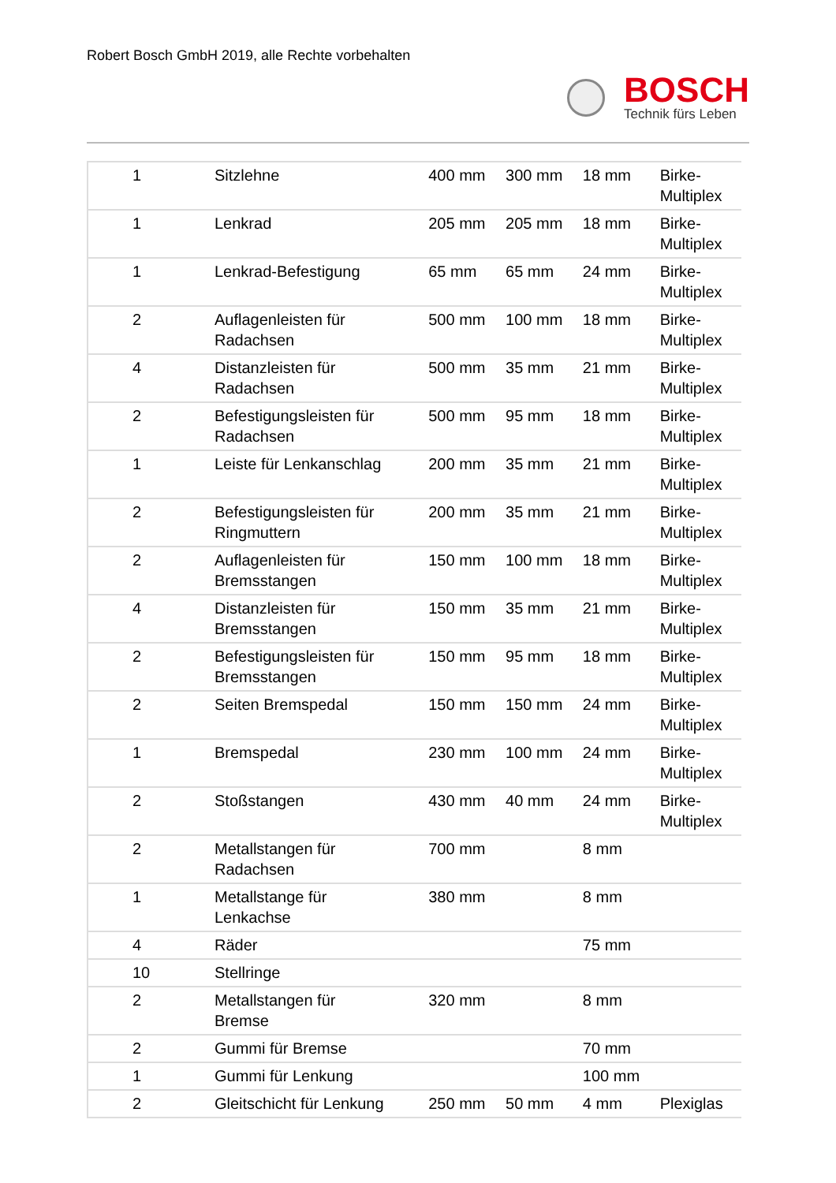Robert Bosch GmbH 2019, alle Rechte vorbehalten
BOSCH
Technik fürs Leben
| 1 | Sitzlehne | 400 mm | 300 mm | 18 mm | Birke- Multiplex |
| 1 | Lenkrad | 205 mm | 205 mm | 18 mm | Birke- Multiplex |
| 1 | Lenkrad-Befestigung | 65 mm | 65 mm | 24 mm | Birke- Multiplex |
| 2 | Auflagenleisten für Radachsen | 500 mm | 100 mm | 18 mm | Birke- Multiplex |
| 4 | Distanzleisten für Radachsen | 500 mm | 35 mm | 21 mm | Birke- Multiplex |
| 2 | Befestigungsleisten für Radachsen | 500 mm | 95 mm | 18 mm | Birke- Multiplex |
| 1 | Leiste für Lenkanschlag | 200 mm | 35 mm | 21 mm | Birke- Multiplex |
| 2 | Befestigungsleisten für Ringmuttern | 200 mm | 35 mm | 21 mm | Birke- Multiplex |
| 2 | Auflagenleisten für Bremsstangen | 150 mm | 100 mm | 18 mm | Birke- Multiplex |
| 4 | Distanzleisten für Bremsstangen | 150 mm | 35 mm | 21 mm | Birke- Multiplex |
| 2 | Befestigungsleisten für Bremsstangen | 150 mm | 95 mm | 18 mm | Birke- Multiplex |
| 2 | Seiten Bremspedal | 150 mm | 150 mm | 24 mm | Birke- Multiplex |
| 1 | Bremspedal | 230 mm | 100 mm | 24 mm | Birke- Multiplex |
| 2 | Stoßstangen | 430 mm | 40 mm | 24 mm | Birke- Multiplex |
| 2 | Metallstangen für Radachsen | 700 mm | | 8 mm | |
| 1 | Metallstange für Lenkachse | 380 mm | | 8 mm | |
| 4 | Räder | | | 75 mm | |
| 10 | Stellringe | | | | |
| 2 | Metallstangen für Bremse | 320 mm | | 8 mm | |
| 2 | Gummi für Bremse | | | 70 mm | |
| 1 | Gummi für Lenkung | | | 100 mm | |
| 2 | Gleitschicht für Lenkung | 250 mm | 50 mm | 4 mm | Plexiglas |